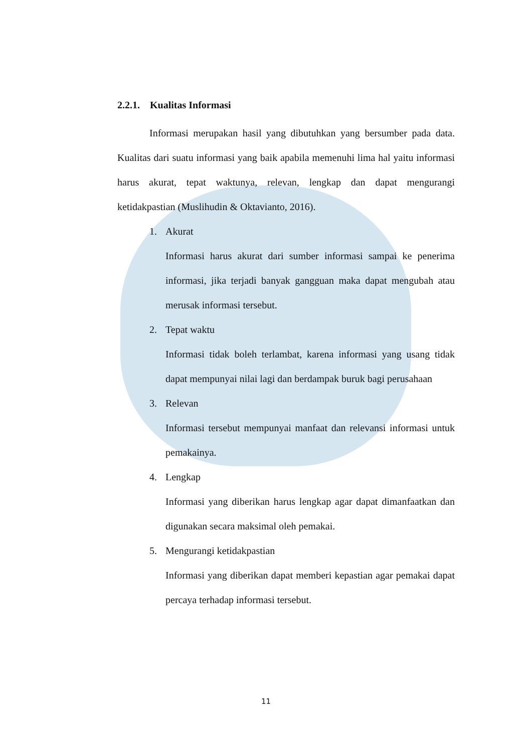2.2.1. Kualitas Informasi
Informasi merupakan hasil yang dibutuhkan yang bersumber pada data. Kualitas dari suatu informasi yang baik apabila memenuhi lima hal yaitu informasi harus akurat, tepat waktunya, relevan, lengkap dan dapat mengurangi ketidakpastian (Muslihudin & Oktavianto, 2016).
1. Akurat
Informasi harus akurat dari sumber informasi sampai ke penerima informasi, jika terjadi banyak gangguan maka dapat mengubah atau merusak informasi tersebut.
2. Tepat waktu
Informasi tidak boleh terlambat, karena informasi yang usang tidak dapat mempunyai nilai lagi dan berdampak buruk bagi perusahaan
3. Relevan
Informasi tersebut mempunyai manfaat dan relevansi informasi untuk pemakainya.
4. Lengkap
Informasi yang diberikan harus lengkap agar dapat dimanfaatkan dan digunakan secara maksimal oleh pemakai.
5. Mengurangi ketidakpastian
Informasi yang diberikan dapat memberi kepastian agar pemakai dapat percaya terhadap informasi tersebut.
11